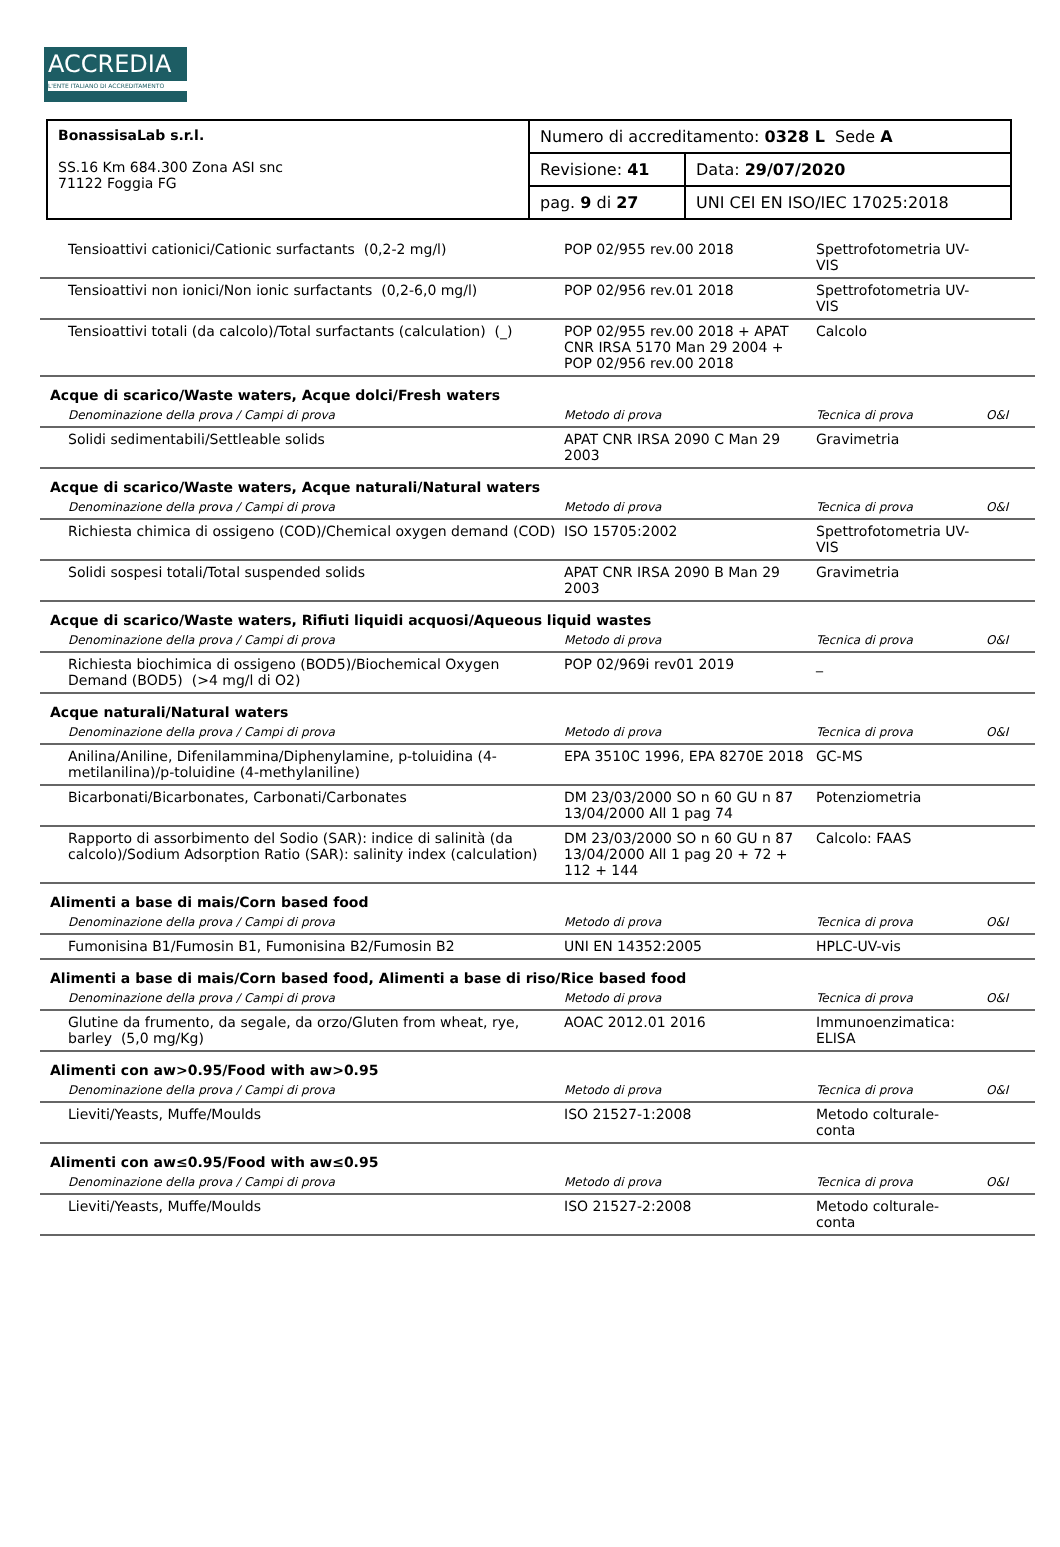ACCREDIA
L'ENTE ITALIANO DI ACCREDITAMENTO
| BonassisaLab s.r.l. SS.16 Km 684.300 Zona ASI snc 71122 Foggia FG | Numero di accreditamento: 0328 L Sede A | |
| | Revisione: 41 | Data: 29/07/2020 |
| | pag. 9 di 27 | UNI CEI EN ISO/IEC 17025:2018 |
| Tensioattivi cationici/Cationic surfactants (0,2-2 mg/l) | POP 02/955 rev.00 2018 | Spettrofotometria UV-VIS | |
| Tensioattivi non ionici/Non ionic surfactants (0,2-6,0 mg/l) | POP 02/956 rev.01 2018 | Spettrofotometria UV-VIS | |
| Tensioattivi totali (da calcolo)/Total surfactants (calculation) (_) | POP 02/955 rev.00 2018 + APAT CNR IRSA 5170 Man 29 2004 + POP 02/956 rev.00 2018 | Calcolo | |
| Acque di scarico/Waste waters, Acque dolci/Fresh waters | | | |
| Denominazione della prova / Campi di prova | Metodo di prova | Tecnica di prova | O&I |
| Solidi sedimentabili/Settleable solids | APAT CNR IRSA 2090 C Man 29 2003 | Gravimetria | |
| Acque di scarico/Waste waters, Acque naturali/Natural waters | | | |
| Denominazione della prova / Campi di prova | Metodo di prova | Tecnica di prova | O&I |
| Richiesta chimica di ossigeno (COD)/Chemical oxygen demand (COD) | ISO 15705:2002 | Spettrofotometria UV-VIS | |
| Solidi sospesi totali/Total suspended solids | APAT CNR IRSA 2090 B Man 29 2003 | Gravimetria | |
| Acque di scarico/Waste waters, Rifiuti liquidi acquosi/Aqueous liquid wastes | | | |
| Denominazione della prova / Campi di prova | Metodo di prova | Tecnica di prova | O&I |
| Richiesta biochimica di ossigeno (BOD5)/Biochemical Oxygen Demand (BOD5) (>4 mg/l di O2) | POP 02/969i rev01 2019 | _ | |
| Acque naturali/Natural waters | | | |
| Denominazione della prova / Campi di prova | Metodo di prova | Tecnica di prova | O&I |
| Anilina/Aniline, Difenilammina/Diphenylamine, p-toluidina (4-metilanilina)/p-toluidine (4-methylaniline) | EPA 3510C 1996, EPA 8270E 2018 | GC-MS | |
| Bicarbonati/Bicarbonates, Carbonati/Carbonates | DM 23/03/2000 SO n 60 GU n 87 13/04/2000 All 1 pag 74 | Potenziometria | |
| Rapporto di assorbimento del Sodio (SAR): indice di salinità (da calcolo)/Sodium Adsorption Ratio (SAR): salinity index (calculation) | DM 23/03/2000 SO n 60 GU n 87 13/04/2000 All 1 pag 20 + 72 + 112 + 144 | Calcolo: FAAS | |
| Alimenti a base di mais/Corn based food | | | |
| Denominazione della prova / Campi di prova | Metodo di prova | Tecnica di prova | O&I |
| Fumonisina B1/Fumosin B1, Fumonisina B2/Fumosin B2 | UNI EN 14352:2005 | HPLC-UV-vis | |
| Alimenti a base di mais/Corn based food, Alimenti a base di riso/Rice based food | | | |
| Denominazione della prova / Campi di prova | Metodo di prova | Tecnica di prova | O&I |
| Glutine da frumento, da segale, da orzo/Gluten from wheat, rye, barley (5,0 mg/Kg) | AOAC 2012.01 2016 | Immunoenzimatica: ELISA | |
| Alimenti con aw>0.95/Food with aw>0.95 | | | |
| Denominazione della prova / Campi di prova | Metodo di prova | Tecnica di prova | O&I |
| Lieviti/Yeasts, Muffe/Moulds | ISO 21527-1:2008 | Metodo colturale-conta | |
| Alimenti con aw≤0.95/Food with aw≤0.95 | | | |
| Denominazione della prova / Campi di prova | Metodo di prova | Tecnica di prova | O&I |
| Lieviti/Yeasts, Muffe/Moulds | ISO 21527-2:2008 | Metodo colturale-conta | |